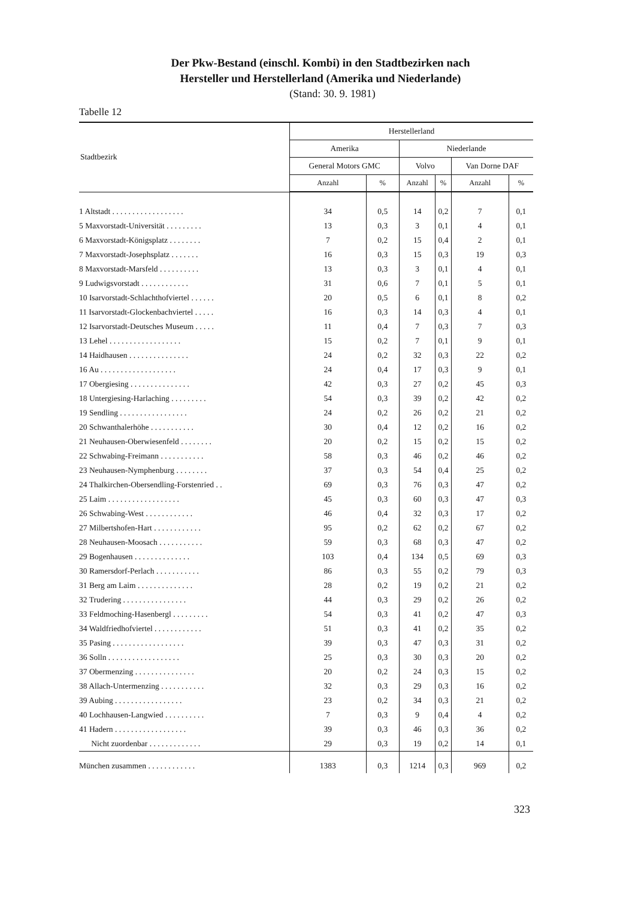Der Pkw-Bestand (einschl. Kombi) in den Stadtbezirken nach
Hersteller und Herstellerland (Amerika und Niederlande)
(Stand: 30. 9. 1981)
Tabelle 12
| Stadtbezirk | Herstellerland | | | | | |
| --- | --- | --- | --- | --- | --- | --- |
| | Amerika | | Niederlande | | | |
| | General Motors GMC | | Volvo | | Van Dorne DAF | |
| | Anzahl | % | Anzahl | % | Anzahl | % |
| 1 Altstadt . . . . . . . . . . . . . . . . . . | 34 | 0,5 | 14 | 0,2 | 7 | 0,1 |
| 5 Maxvorstadt-Universität . . . . . . . . . | 13 | 0,3 | 3 | 0,1 | 4 | 0,1 |
| 6 Maxvorstadt-Königsplatz . . . . . . . . | 7 | 0,2 | 15 | 0,4 | 2 | 0,1 |
| 7 Maxvorstadt-Josephsplatz . . . . . . . | 16 | 0,3 | 15 | 0,3 | 19 | 0,3 |
| 8 Maxvorstadt-Marsfeld . . . . . . . . . . | 13 | 0,3 | 3 | 0,1 | 4 | 0,1 |
| 9 Ludwigsvorstadt . . . . . . . . . . . . | 31 | 0,6 | 7 | 0,1 | 5 | 0,1 |
| 10 Isarvorstadt-Schlachthofviertel . . . . . . | 20 | 0,5 | 6 | 0,1 | 8 | 0,2 |
| 11 Isarvorstadt-Glockenbachviertel . . . . . | 16 | 0,3 | 14 | 0,3 | 4 | 0,1 |
| 12 Isarvorstadt-Deutsches Museum . . . . . | 11 | 0,4 | 7 | 0,3 | 7 | 0,3 |
| 13 Lehel . . . . . . . . . . . . . . . . . . | 15 | 0,2 | 7 | 0,1 | 9 | 0,1 |
| 14 Haidhausen . . . . . . . . . . . . . . . | 24 | 0,2 | 32 | 0,3 | 22 | 0,2 |
| 16 Au . . . . . . . . . . . . . . . . . . . | 24 | 0,4 | 17 | 0,3 | 9 | 0,1 |
| 17 Obergiesing . . . . . . . . . . . . . . . | 42 | 0,3 | 27 | 0,2 | 45 | 0,3 |
| 18 Untergiesing-Harlaching . . . . . . . . . | 54 | 0,3 | 39 | 0,2 | 42 | 0,2 |
| 19 Sendling . . . . . . . . . . . . . . . . . | 24 | 0,2 | 26 | 0,2 | 21 | 0,2 |
| 20 Schwanthalerhöhe . . . . . . . . . . . | 30 | 0,4 | 12 | 0,2 | 16 | 0,2 |
| 21 Neuhausen-Oberwiesenfeld . . . . . . . . | 20 | 0,2 | 15 | 0,2 | 15 | 0,2 |
| 22 Schwabing-Freimann . . . . . . . . . . . | 58 | 0,3 | 46 | 0,2 | 46 | 0,2 |
| 23 Neuhausen-Nymphenburg . . . . . . . . | 37 | 0,3 | 54 | 0,4 | 25 | 0,2 |
| 24 Thalkirchen-Obersendling-Forstenried . . | 69 | 0,3 | 76 | 0,3 | 47 | 0,2 |
| 25 Laim . . . . . . . . . . . . . . . . . . | 45 | 0,3 | 60 | 0,3 | 47 | 0,3 |
| 26 Schwabing-West . . . . . . . . . . . . | 46 | 0,4 | 32 | 0,3 | 17 | 0,2 |
| 27 Milbertshofen-Hart . . . . . . . . . . . . | 95 | 0,2 | 62 | 0,2 | 67 | 0,2 |
| 28 Neuhausen-Moosach . . . . . . . . . . . | 59 | 0,3 | 68 | 0,3 | 47 | 0,2 |
| 29 Bogenhausen . . . . . . . . . . . . . . | 103 | 0,4 | 134 | 0,5 | 69 | 0,3 |
| 30 Ramersdorf-Perlach . . . . . . . . . . . | 86 | 0,3 | 55 | 0,2 | 79 | 0,3 |
| 31 Berg am Laim . . . . . . . . . . . . . . | 28 | 0,2 | 19 | 0,2 | 21 | 0,2 |
| 32 Trudering . . . . . . . . . . . . . . . . | 44 | 0,3 | 29 | 0,2 | 26 | 0,2 |
| 33 Feldmoching-Hasenbergl . . . . . . . . . | 54 | 0,3 | 41 | 0,2 | 47 | 0,3 |
| 34 Waldfriedhofviertel . . . . . . . . . . . . | 51 | 0,3 | 41 | 0,2 | 35 | 0,2 |
| 35 Pasing . . . . . . . . . . . . . . . . . . | 39 | 0,3 | 47 | 0,3 | 31 | 0,2 |
| 36 Solln . . . . . . . . . . . . . . . . . . | 25 | 0,3 | 30 | 0,3 | 20 | 0,2 |
| 37 Obermenzing . . . . . . . . . . . . . . . | 20 | 0,2 | 24 | 0,3 | 15 | 0,2 |
| 38 Allach-Untermenzing . . . . . . . . . . . | 32 | 0,3 | 29 | 0,3 | 16 | 0,2 |
| 39 Aubing . . . . . . . . . . . . . . . . . | 23 | 0,2 | 34 | 0,3 | 21 | 0,2 |
| 40 Lochhausen-Langwied . . . . . . . . . . | 7 | 0,3 | 9 | 0,4 | 4 | 0,2 |
| 41 Hadern . . . . . . . . . . . . . . . . . . | 39 | 0,3 | 46 | 0,3 | 36 | 0,2 |
| Nicht zuordenbar . . . . . . . . . . . . . | 29 | 0,3 | 19 | 0,2 | 14 | 0,1 |
| München zusammen . . . . . . . . . . . . | 1383 | 0,3 | 1214 | 0,3 | 969 | 0,2 |
323